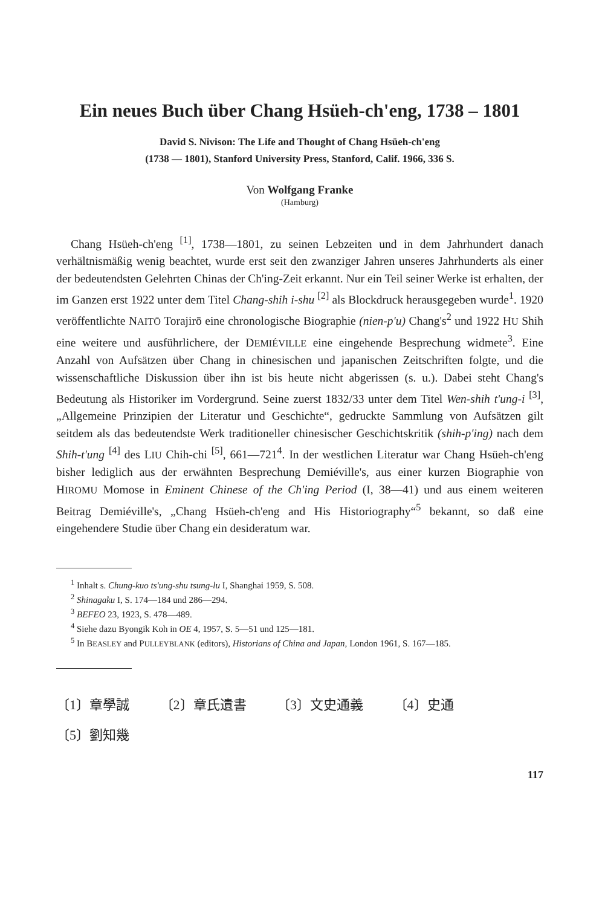Ein neues Buch über Chang Hsüeh-ch'eng, 1738 – 1801
David S. Nivison: The Life and Thought of Chang Hsüeh-ch'eng
(1738 — 1801), Stanford University Press, Stanford, Calif. 1966, 336 S.
Von Wolfgang Franke
(Hamburg)
Chang Hsüeh-ch'eng <sup>[1]</sup>, 1738—1801, zu seinen Lebzeiten und in dem Jahrhundert danach verhältnismäßig wenig beachtet, wurde erst seit den zwanziger Jahren unseres Jahrhunderts als einer der bedeutendsten Gelehrten Chinas der Ch'ing-Zeit erkannt. Nur ein Teil seiner Werke ist erhalten, der im Ganzen erst 1922 unter dem Titel Chang-shih i-shu <sup>[2]</sup> als Blockdruck herausgegeben wurde<sup>1</sup>. 1920 veröffentlichte NAITŌ Torajirō eine chronologische Biographie (nien-p'u) Chang's<sup>2</sup> und 1922 HU Shih eine weitere und ausführlichere, der DEMIÉVILLE eine eingehende Besprechung widmete<sup>3</sup>. Eine Anzahl von Aufsätzen über Chang in chinesischen und japanischen Zeitschriften folgte, und die wissenschaftliche Diskussion über ihn ist bis heute nicht abgerissen (s. u.). Dabei steht Chang's Bedeutung als Historiker im Vordergrund. Seine zuerst 1832/33 unter dem Titel Wen-shih t'ung-i <sup>[3]</sup>, „Allgemeine Prinzipien der Literatur und Geschichte“, gedruckte Sammlung von Aufsätzen gilt seitdem als das bedeutendste Werk traditioneller chinesischer Geschichtskritik (shih-p'ing) nach dem Shih-t'ung <sup>[4]</sup> des LIU Chih-chi <sup>[5]</sup>, 661—721<sup>4</sup>. In der westlichen Literatur war Chang Hsüeh-ch'eng bisher lediglich aus der erwähnten Besprechung Demiéville's, aus einer kurzen Biographie von HIROMU Momose in Eminent Chinese of the Ch'ing Period (I, 38—41) und aus einem weiteren Beitrag Demiéville's, „Chang Hsüeh-ch'eng and His Historiography“<sup>5</sup> bekannt, so daß eine eingehendere Studie über Chang ein desideratum war.
<sup>1</sup> Inhalt s. Chung-kuo ts'ung-shu tsung-lu I, Shanghai 1959, S. 508.
<sup>2</sup> Shinagaku I, S. 174—184 und 286—294.
<sup>3</sup> BEFEO 23, 1923, S. 478—489.
<sup>4</sup> Siehe dazu Byongik Koh in OE 4, 1957, S. 5—51 und 125—181.
<sup>5</sup> In BEASLEY and PULLEYBLANK (editors), Historians of China and Japan, London 1961, S. 167—185.
〔1〕章學誠 〔2〕章氏遺書 〔3〕文史通義 〔4〕史通
〔5〕劉知幾
117